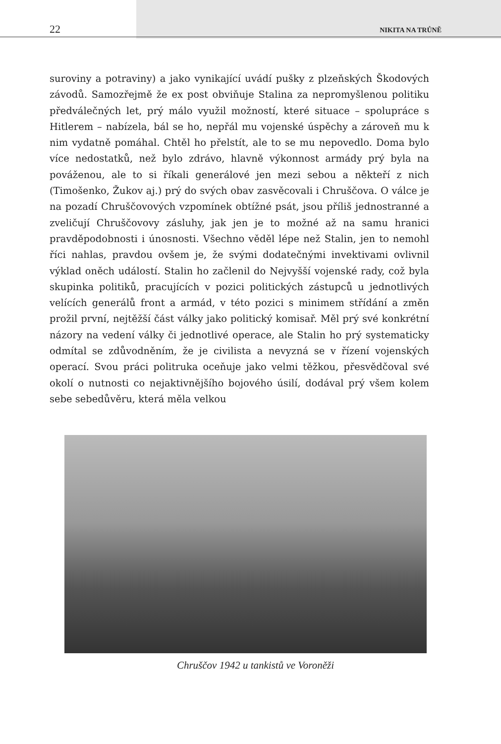22 NIKITA NA TRŮNĚ
suroviny a potraviny) a jako vynikající uvádí pušky z plzeňských Škodových závodů. Samozřejmě že ex post obviňuje Stalina za nepromyšlenou politiku předválečných let, prý málo využil možností, které situace – spolupráce s Hitlerem – nabízela, bál se ho, nepřál mu vojenské úspěchy a zároveň mu k nim vydatně pomáhal. Chtěl ho přelstít, ale to se mu nepovedlo. Doma bylo více nedostatků, než bylo zdrávo, hlavně výkonnost armády prý byla na pováženou, ale to si říkali generálové jen mezi sebou a někteří z nich (Timošenko, Žukov aj.) prý do svých obav zasvěcovali i Chruščova. O válce je na pozadí Chruščovových vzpomínek obtížné psát, jsou příliš jednostranné a zveličují Chruščovovy zásluhy, jak jen je to možné až na samu hranici pravděpodobnosti i únosnosti. Všechno věděl lépe než Stalin, jen to nemohl říci nahlas, pravdou ovšem je, že svými dodatečnými invektivami ovlivnil výklad oněch událostí. Stalin ho začlenil do Nejvyšší vojenské rady, což byla skupinka politiků, pracujících v pozici politických zástupců u jednotlivých velících generálů front a armád, v této pozici s minimem střídání a změn prožil první, nejtěžší část války jako politický komisař. Měl prý své konkrétní názory na vedení války či jednotlivé operace, ale Stalin ho prý systematicky odmítal se zdůvodněním, že je civilista a nevyzná se v řízení vojenských operací. Svou práci politruka oceňuje jako velmi těžkou, přesvědčoval své okolí o nutnosti co nejaktivnějšího bojového úsilí, dodával prý všem kolem sebe sebedůvěru, která měla velkou
Chruščov 1942 u tankistů ve Voroněži